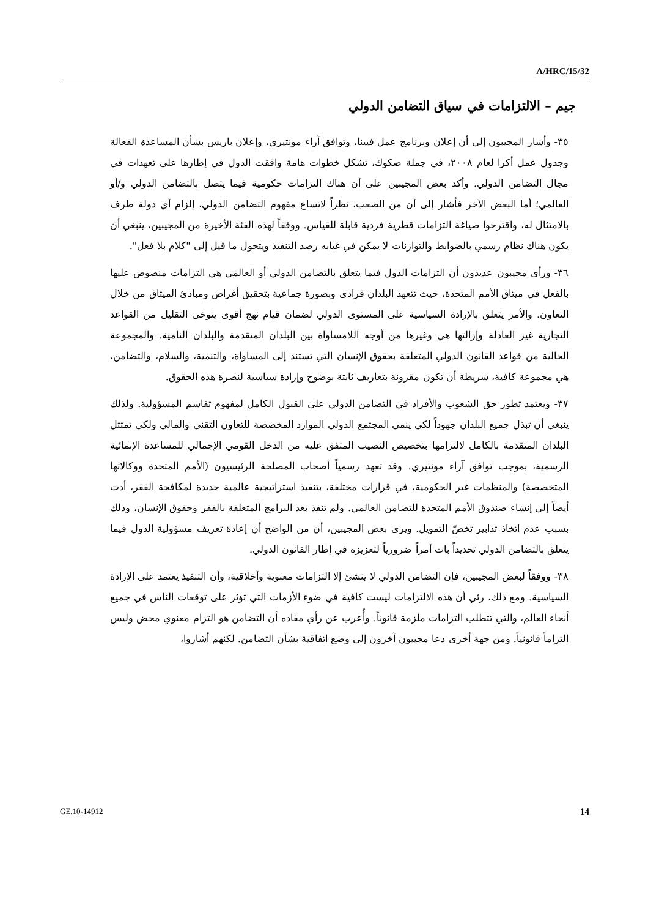A/HRC/15/32
جيم – الالتزامات في سياق التضامن الدولي
٣٥- وأشار المجيبون إلى أن إعلان وبرنامج عمل فيينا، وتوافق آراء مونتيري، وإعلان باريس بشأن المساعدة الفعالة وجدول عمل أكرا لعام ٢٠٠٨، في جملة صكوك، تشكل خطوات هامة وافقت الدول في إطارها على تعهدات في مجال التضامن الدولي. وأكد بعض المجيبين على أن هناك التزامات حكومية فيما يتصل بالتضامن الدولي و/أو العالمي؛ أما البعض الآخر فأشار إلى أن من الصعب، نظراً لاتساع مفهوم التضامن الدولي، إلزام أي دولة طرف بالامتثال له، واقترحوا صياغة التزامات قطرية فردية قابلة للقياس. ووفقاً لهذه الفئة الأخيرة من المجيبين، ينبغي أن يكون هناك نظام رسمي بالضوابط والتوازنات لا يمكن في غيابه رصد التنفيذ ويتحول ما قيل إلى "كلام بلا فعل".
٣٦- ورأى مجيبون عديدون أن التزامات الدول فيما يتعلق بالتضامن الدولي أو العالمي هي التزامات منصوص عليها بالفعل في ميثاق الأمم المتحدة، حيث تتعهد البلدان فرادى وبصورة جماعية بتحقيق أغراض ومبادئ الميثاق من خلال التعاون. والأمر يتعلق بالإرادة السياسية على المستوى الدولي لضمان قيام نهج أقوى يتوخى التقليل من القواعد التجارية غير العادلة وإزالتها هي وغيرها من أوجه اللامساواة بين البلدان المتقدمة والبلدان النامية. والمجموعة الحالية من قواعد القانون الدولي المتعلقة بحقوق الإنسان التي تستند إلى المساواة، والتنمية، والسلام، والتضامن، هي مجموعة كافية، شريطة أن تكون مقرونة بتعاريف ثابتة بوضوح وإرادة سياسية لنصرة هذه الحقوق.
٣٧- ويعتمد تطور حق الشعوب والأفراد في التضامن الدولي على القبول الكامل لمفهوم تقاسم المسؤولية. ولذلك ينبغي أن تبذل جميع البلدان جهوداً لكي ينمي المجتمع الدولي الموارد المخصصة للتعاون التقني والمالي ولكي تمتثل البلدان المتقدمة بالكامل لالتزامها بتخصيص النصيب المتفق عليه من الدخل القومي الإجمالي للمساعدة الإنمائية الرسمية، بموجب توافق آراء مونتيري. وقد تعهد رسمياً أصحاب المصلحة الرئيسيون (الأمم المتحدة ووكالاتها المتخصصة) والمنظمات غير الحكومية، في قرارات مختلفة، بتنفيذ استراتيجية عالمية جديدة لمكافحة الفقر، أدت أيضاً إلى إنشاء صندوق الأمم المتحدة للتضامن العالمي. ولم تنفذ بعد البرامج المتعلقة بالفقر وحقوق الإنسان، وذلك بسبب عدم اتخاذ تدابير تخصّ التمويل. ويرى بعض المجيبين، أن من الواضح أن إعادة تعريف مسؤولية الدول فيما يتعلق بالتضامن الدولي تحديداً بات أمراً ضرورياً لتعزيزه في إطار القانون الدولي.
٣٨- ووفقاً لبعض المجيبين، فإن التضامن الدولي لا ينشئ إلا التزامات معنوية وأخلاقية، وأن التنفيذ يعتمد على الإرادة السياسية. ومع ذلك، رئي أن هذه الالتزامات ليست كافية في ضوء الأزمات التي تؤثر على توقعات الناس في جميع أنحاء العالم، والتي تتطلب التزامات ملزمة قانوناً. وأُعرب عن رأي مفاده أن التضامن هو التزام معنوي محض وليس التزاماً قانونياً. ومن جهة أخرى دعا مجيبون آخرون إلى وضع اتفاقية بشأن التضامن. لكنهم أشاروا،
GE.10-14912 14